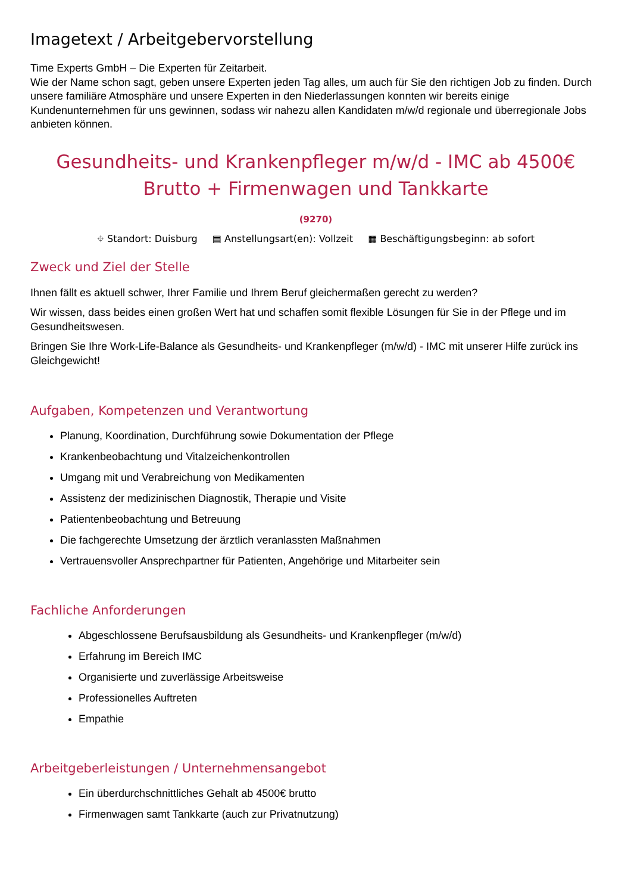Imagetext / Arbeitgebervorstellung
Time Experts GmbH – Die Experten für Zeitarbeit.
Wie der Name schon sagt, geben unsere Experten jeden Tag alles, um auch für Sie den richtigen Job zu finden. Durch unsere familiäre Atmosphäre und unsere Experten in den Niederlassungen konnten wir bereits einige Kundenunternehmen für uns gewinnen, sodass wir nahezu allen Kandidaten m/w/d regionale und überregionale Jobs anbieten können.
Gesundheits- und Krankenpfleger m/w/d - IMC ab 4500€
Brutto + Firmenwagen und Tankkarte
(9270)
⌖ Standort: Duisburg ▤ Anstellungsart(en): Vollzeit ▦ Beschäftigungsbeginn: ab sofort
Zweck und Ziel der Stelle
Ihnen fällt es aktuell schwer, Ihrer Familie und Ihrem Beruf gleichermaßen gerecht zu werden?
Wir wissen, dass beides einen großen Wert hat und schaffen somit flexible Lösungen für Sie in der Pflege und im Gesundheitswesen.
Bringen Sie Ihre Work-Life-Balance als Gesundheits- und Krankenpfleger (m/w/d) - IMC mit unserer Hilfe zurück ins Gleichgewicht!
Aufgaben, Kompetenzen und Verantwortung
Planung, Koordination, Durchführung sowie Dokumentation der Pflege
Krankenbeobachtung und Vitalzeichenkontrollen
Umgang mit und Verabreichung von Medikamenten
Assistenz der medizinischen Diagnostik, Therapie und Visite
Patientenbeobachtung und Betreuung
Die fachgerechte Umsetzung der ärztlich veranlassten Maßnahmen
Vertrauensvoller Ansprechpartner für Patienten, Angehörige und Mitarbeiter sein
Fachliche Anforderungen
Abgeschlossene Berufsausbildung als Gesundheits- und Krankenpfleger (m/w/d)
Erfahrung im Bereich IMC
Organisierte und zuverlässige Arbeitsweise
Professionelles Auftreten
Empathie
Arbeitgeberleistungen / Unternehmensangebot
Ein überdurchschnittliches Gehalt ab 4500€ brutto
Firmenwagen samt Tankkarte (auch zur Privatnutzung)